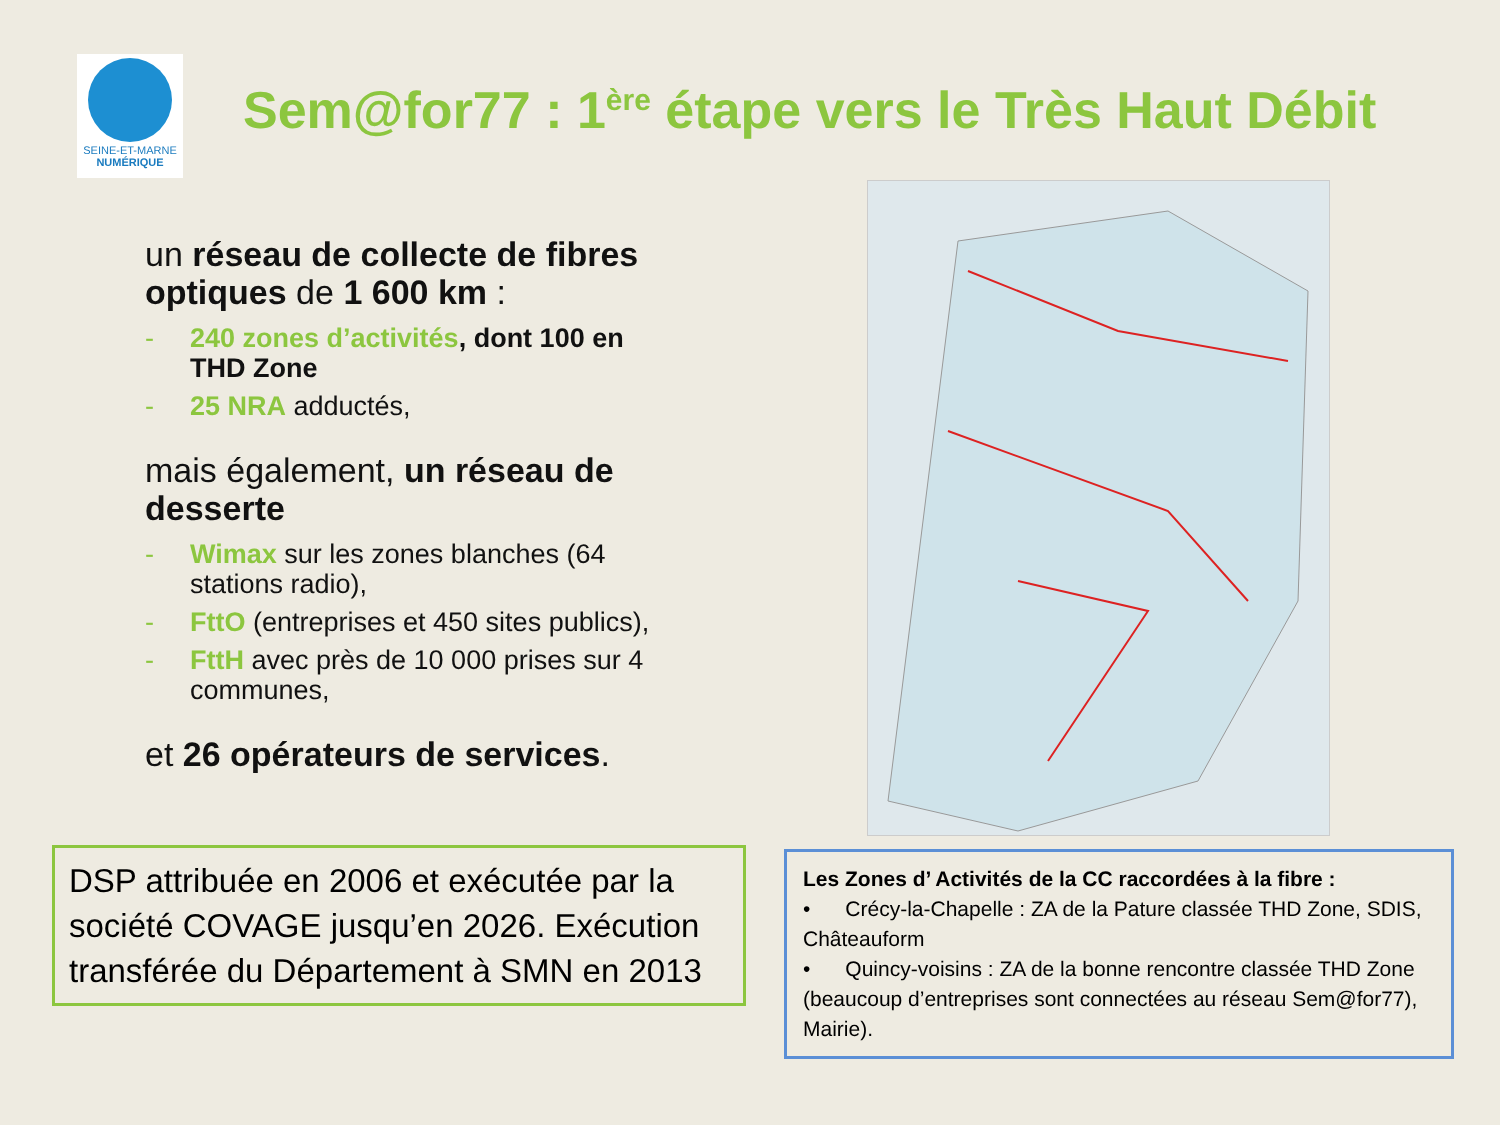SEINE-ET-MARNE
NUMÉRIQUE
Sem@for77 : 1<sup>ère</sup> étape vers le Très Haut Débit
un réseau de collecte de fibres optiques de 1 600 km :
- 240 zones d’activités, dont 100 en THD Zone
- 25 NRA adductés,
mais également, un réseau de desserte
- Wimax sur les zones blanches (64 stations radio),
- FttO (entreprises et 450 sites publics),
- FttH avec près de 10 000 prises sur 4 communes,
et 26 opérateurs de services.
DSP attribuée en 2006 et exécutée par la société COVAGE jusqu’en 2026. Exécution transférée du Département à SMN en 2013
Les Zones d’ Activités de la CC raccordées à la fibre :
• Crécy-la-Chapelle : ZA de la Pature classée THD Zone, SDIS, Châteauform
• Quincy-voisins : ZA de la bonne rencontre classée THD Zone (beaucoup d’entreprises sont connectées au réseau Sem@for77), Mairie).